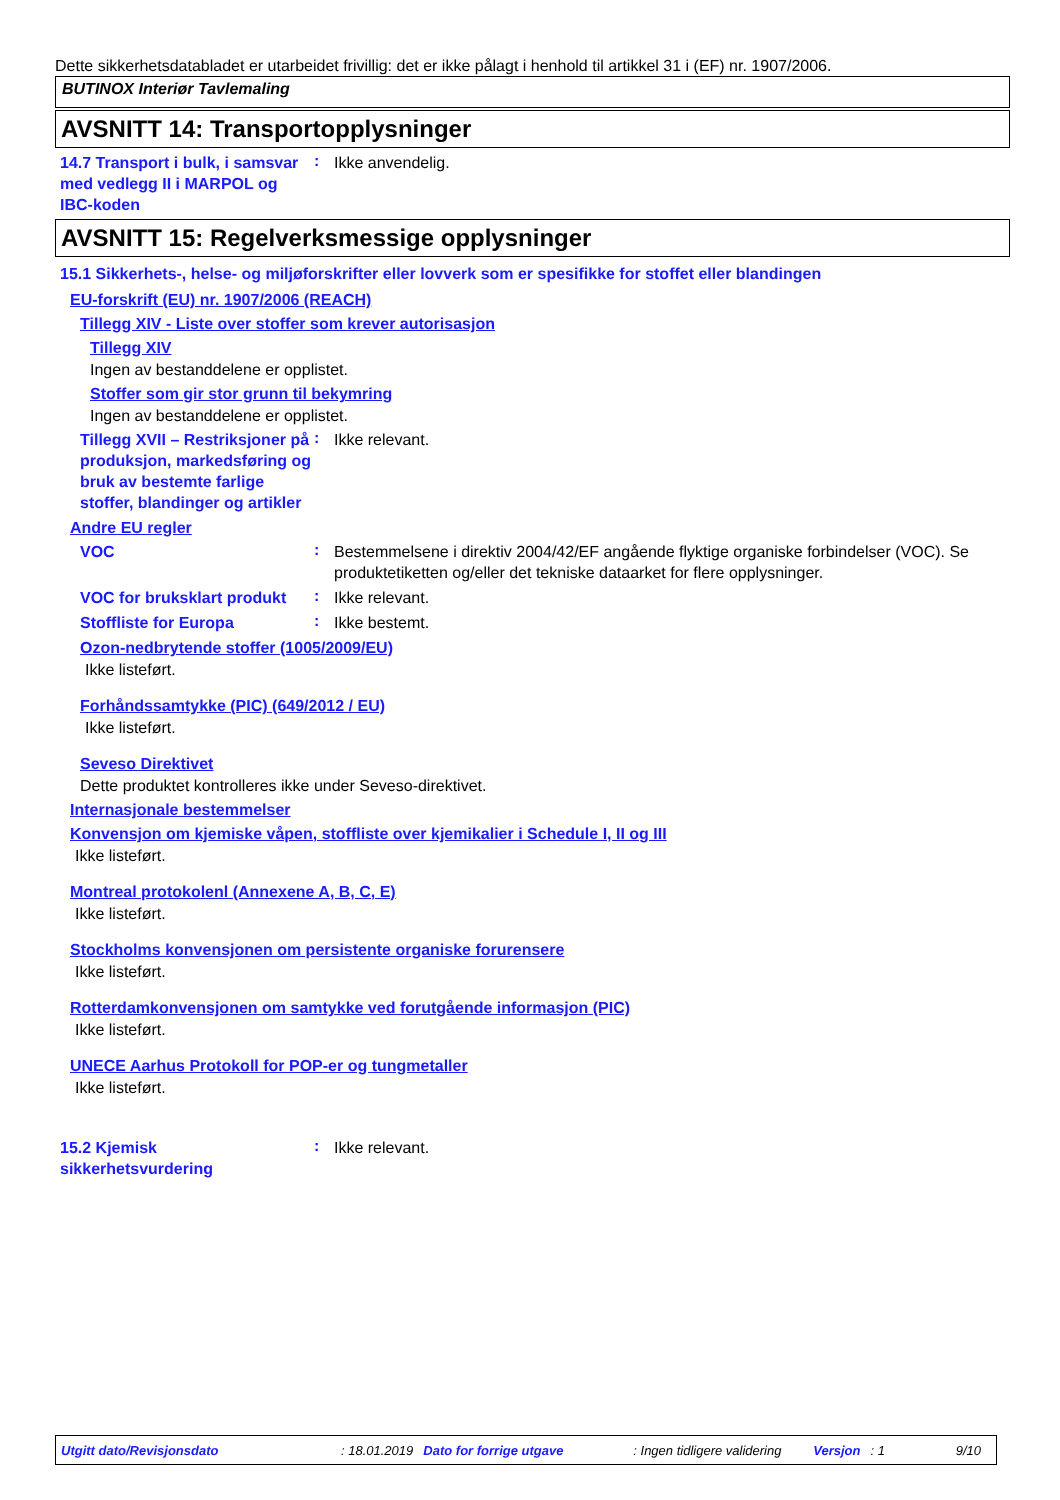Dette sikkerhetsdatabladet er utarbeidet frivillig: det er ikke pålagt i henhold til artikkel 31 i (EF) nr. 1907/2006.
BUTINOX Interiør Tavlemaling
AVSNITT 14: Transportopplysninger
14.7 Transport i bulk, i samsvar med vedlegg II i MARPOL og IBC-koden
:
Ikke anvendelig.
AVSNITT 15: Regelverksmessige opplysninger
15.1 Sikkerhets-, helse- og miljøforskrifter eller lovverk som er spesifikke for stoffet eller blandingen
EU-forskrift (EU) nr. 1907/2006 (REACH)
Tillegg XIV - Liste over stoffer som krever autorisasjon
Tillegg XIV
Ingen av bestanddelene er opplistet.
Stoffer som gir stor grunn til bekymring
Ingen av bestanddelene er opplistet.
Tillegg XVII – Restriksjoner på produksjon, markedsføring og bruk av bestemte farlige stoffer, blandinger og artikler
:
Ikke relevant.
Andre EU regler
VOC
:
Bestemmelsene i direktiv 2004/42/EF angående flyktige organiske forbindelser (VOC). Se produktetiketten og/eller det tekniske dataarket for flere opplysninger.
VOC for bruksklart produkt
:
Ikke relevant.
Stoffliste for Europa
:
Ikke bestemt.
Ozon-nedbrytende stoffer (1005/2009/EU)
Ikke listeført.
Forhåndssamtykke (PIC) (649/2012 / EU)
Ikke listeført.
Seveso Direktivet
Dette produktet kontrolleres ikke under Seveso-direktivet.
Internasjonale bestemmelser
Konvensjon om kjemiske våpen, stoffliste over kjemikalier i Schedule I, II og III
Ikke listeført.
Montreal protokolenl (Annexene A, B, C, E)
Ikke listeført.
Stockholms konvensjonen om persistente organiske forurensere
Ikke listeført.
Rotterdamkonvensjonen om samtykke ved forutgående informasjon (PIC)
Ikke listeført.
UNECE Aarhus Protokoll for POP-er og tungmetaller
Ikke listeført.
15.2 Kjemisk sikkerhetsvurdering
:
Ikke relevant.
Utgitt dato/Revisjonsdato: 18.01.2019 Dato for forrige utgave: Ingen tidligere validering Versjon: 1 9/10